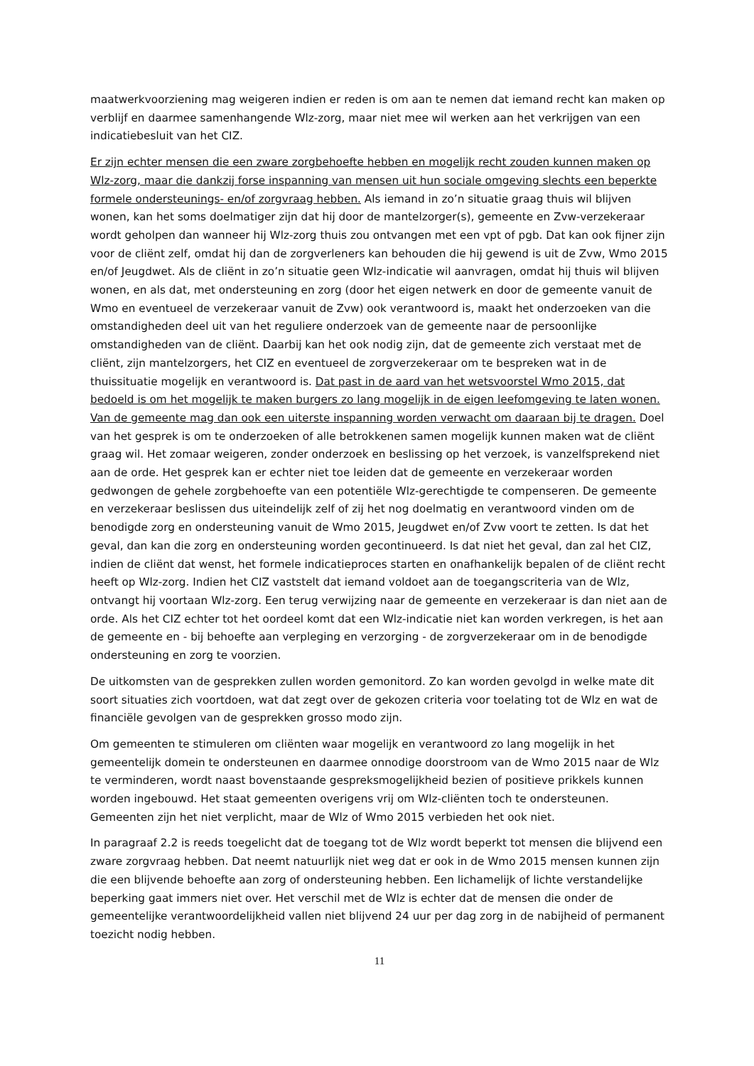maatwerkvoorziening mag weigeren indien er reden is om aan te nemen dat iemand recht kan maken op verblijf en daarmee samenhangende Wlz-zorg, maar niet mee wil werken aan het verkrijgen van een indicatiebesluit van het CIZ.
Er zijn echter mensen die een zware zorgbehoefte hebben en mogelijk recht zouden kunnen maken op Wlz-zorg, maar die dankzij forse inspanning van mensen uit hun sociale omgeving slechts een beperkte formele ondersteunings- en/of zorgvraag hebben. Als iemand in zo’n situatie graag thuis wil blijven wonen, kan het soms doelmatiger zijn dat hij door de mantelzorger(s), gemeente en Zvw-verzekeraar wordt geholpen dan wanneer hij Wlz-zorg thuis zou ontvangen met een vpt of pgb. Dat kan ook fijner zijn voor de cliënt zelf, omdat hij dan de zorgverleners kan behouden die hij gewend is uit de Zvw, Wmo 2015 en/of Jeugdwet. Als de cliënt in zo’n situatie geen Wlz-indicatie wil aanvragen, omdat hij thuis wil blijven wonen, en als dat, met ondersteuning en zorg (door het eigen netwerk en door de gemeente vanuit de Wmo en eventueel de verzekeraar vanuit de Zvw) ook verantwoord is, maakt het onderzoeken van die omstandigheden deel uit van het reguliere onderzoek van de gemeente naar de persoonlijke omstandigheden van de cliënt. Daarbij kan het ook nodig zijn, dat de gemeente zich verstaat met de cliënt, zijn mantelzorgers, het CIZ en eventueel de zorgverzekeraar om te bespreken wat in de thuissituatie mogelijk en verantwoord is. Dat past in de aard van het wetsvoorstel Wmo 2015, dat bedoeld is om het mogelijk te maken burgers zo lang mogelijk in de eigen leefomgeving te laten wonen. Van de gemeente mag dan ook een uiterste inspanning worden verwacht om daaraan bij te dragen. Doel van het gesprek is om te onderzoeken of alle betrokkenen samen mogelijk kunnen maken wat de cliënt graag wil. Het zomaar weigeren, zonder onderzoek en beslissing op het verzoek, is vanzelfsprekend niet aan de orde. Het gesprek kan er echter niet toe leiden dat de gemeente en verzekeraar worden gedwongen de gehele zorgbehoefte van een potentiële Wlz-gerechtigde te compenseren. De gemeente en verzekeraar beslissen dus uiteindelijk zelf of zij het nog doelmatig en verantwoord vinden om de benodigde zorg en ondersteuning vanuit de Wmo 2015, Jeugdwet en/of Zvw voort te zetten. Is dat het geval, dan kan die zorg en ondersteuning worden gecontinueerd. Is dat niet het geval, dan zal het CIZ, indien de cliënt dat wenst, het formele indicatieproces starten en onafhankelijk bepalen of de cliënt recht heeft op Wlz-zorg. Indien het CIZ vaststelt dat iemand voldoet aan de toegangscriteria van de Wlz, ontvangt hij voortaan Wlz-zorg. Een terug verwijzing naar de gemeente en verzekeraar is dan niet aan de orde. Als het CIZ echter tot het oordeel komt dat een Wlz-indicatie niet kan worden verkregen, is het aan de gemeente en - bij behoefte aan verpleging en verzorging - de zorgverzekeraar om in de benodigde ondersteuning en zorg te voorzien.
De uitkomsten van de gesprekken zullen worden gemonitord. Zo kan worden gevolgd in welke mate dit soort situaties zich voortdoen, wat dat zegt over de gekozen criteria voor toelating tot de Wlz en wat de financiële gevolgen van de gesprekken grosso modo zijn.
Om gemeenten te stimuleren om cliënten waar mogelijk en verantwoord zo lang mogelijk in het gemeentelijk domein te ondersteunen en daarmee onnodige doorstroom van de Wmo 2015 naar de Wlz te verminderen, wordt naast bovenstaande gespreksmogelijkheid bezien of positieve prikkels kunnen worden ingebouwd. Het staat gemeenten overigens vrij om Wlz-cliënten toch te ondersteunen. Gemeenten zijn het niet verplicht, maar de Wlz of Wmo 2015 verbieden het ook niet.
In paragraaf 2.2 is reeds toegelicht dat de toegang tot de Wlz wordt beperkt tot mensen die blijvend een zware zorgvraag hebben. Dat neemt natuurlijk niet weg dat er ook in de Wmo 2015 mensen kunnen zijn die een blijvende behoefte aan zorg of ondersteuning hebben. Een lichamelijk of lichte verstandelijke beperking gaat immers niet over. Het verschil met de Wlz is echter dat de mensen die onder de gemeentelijke verantwoordelijkheid vallen niet blijvend 24 uur per dag zorg in de nabijheid of permanent toezicht nodig hebben.
11